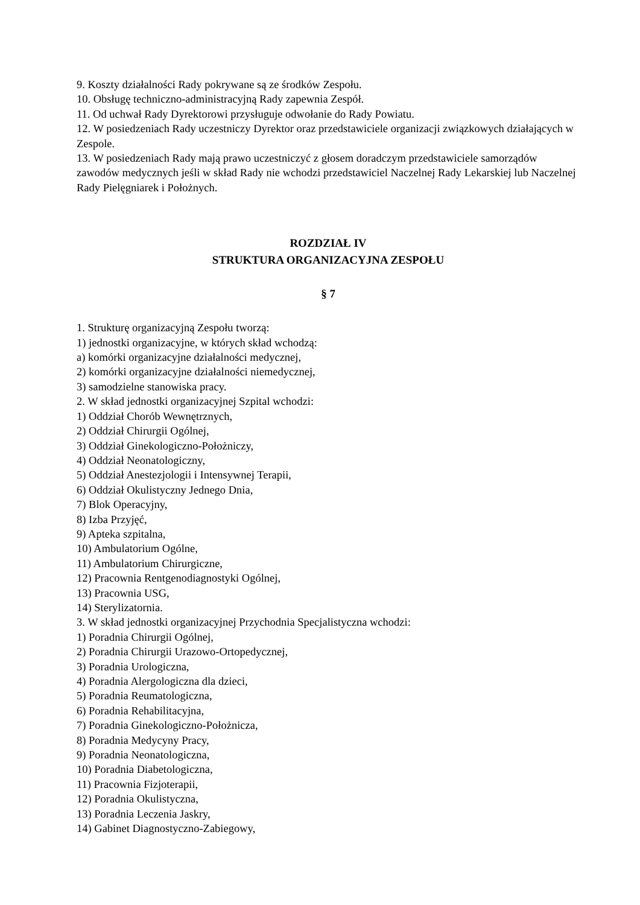9. Koszty działalności Rady pokrywane są ze środków Zespołu.
10. Obsługę techniczno-administracyjną Rady zapewnia Zespół.
11. Od uchwał Rady Dyrektorowi przysługuje odwołanie do Rady Powiatu.
12. W posiedzeniach Rady uczestniczy Dyrektor oraz przedstawiciele organizacji związkowych działających w Zespole.
13. W posiedzeniach Rady mają prawo uczestniczyć z głosem doradczym przedstawiciele samorządów zawodów medycznych jeśli w skład Rady nie wchodzi przedstawiciel Naczelnej Rady Lekarskiej lub Naczelnej Rady Pielęgniarek i Położnych.
ROZDZIAŁ IV
STRUKTURA ORGANIZACYJNA ZESPOŁU
§ 7
1. Strukturę organizacyjną Zespołu tworzą:
1) jednostki organizacyjne, w których skład wchodzą:
a) komórki organizacyjne działalności medycznej,
2) komórki organizacyjne działalności niemedycznej,
3) samodzielne stanowiska pracy.
2. W skład jednostki organizacyjnej Szpital wchodzi:
1) Oddział Chorób Wewnętrznych,
2) Oddział Chirurgii Ogólnej,
3) Oddział Ginekologiczno-Położniczy,
4) Oddział Neonatologiczny,
5) Oddział Anestezjologii i Intensywnej Terapii,
6) Oddział Okulistyczny Jednego Dnia,
7) Blok Operacyjny,
8) Izba Przyjęć,
9) Apteka szpitalna,
10) Ambulatorium Ogólne,
11) Ambulatorium Chirurgiczne,
12) Pracownia Rentgenodiagnostyki Ogólnej,
13) Pracownia USG,
14) Sterylizatornia.
3. W skład jednostki organizacyjnej Przychodnia Specjalistyczna wchodzi:
1) Poradnia Chirurgii Ogólnej,
2) Poradnia Chirurgii Urazowo-Ortopedycznej,
3) Poradnia Urologiczna,
4) Poradnia Alergologiczna dla dzieci,
5) Poradnia Reumatologiczna,
6) Poradnia Rehabilitacyjna,
7) Poradnia Ginekologiczno-Położnicza,
8) Poradnia Medycyny Pracy,
9) Poradnia Neonatologiczna,
10) Poradnia Diabetologiczna,
11) Pracownia Fizjoterapii,
12) Poradnia Okulistyczna,
13) Poradnia Leczenia Jaskry,
14) Gabinet Diagnostyczno-Zabiegowy,